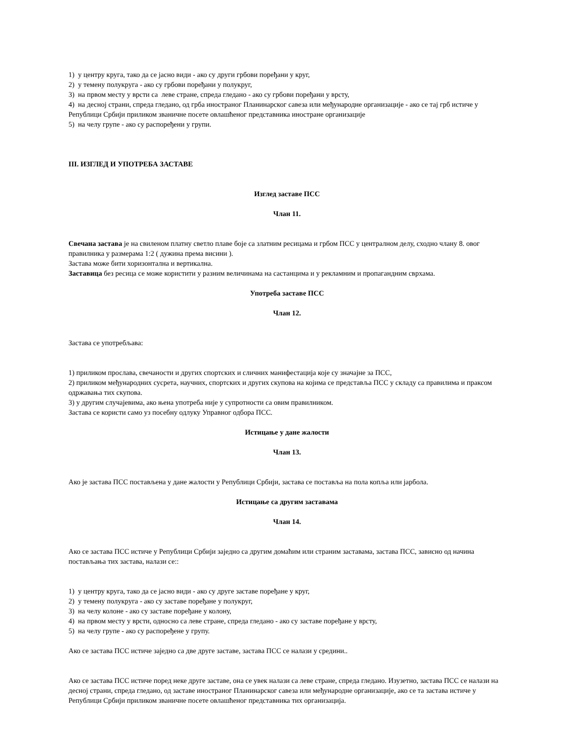1) у центру круга, тако да се јасно види - ако су други грбови поређани у круг,
2) у темену полукруга - ако су грбови поређани у полукруг,
3) на првом месту у врсти са леве стране, спреда гледано - ако су грбови поређани у врсту,
4) на десној страни, спреда гледано, од грба иностраног Планинарског савеза или међународне организације - ако се тај грб истиче у Републици Србији приликом званичне посете овлашћеног представника иностране организације
5) на челу групе - ако су распоређени у групи.
III. ИЗГЛЕД И УПОТРЕБА ЗАСТАВЕ
Изглед заставе ПСС
Члан 11.
Свечана застава је на свиленом платну светло плаве боје са златним ресицама и грбом ПСС у централном делу, сходно члану 8. овог правилника у размерама 1:2 ( дужина према висини ).
Застава може бити хоризонтална и вертикална.
Заставица без ресица се може користити у разним величинама на састанцима и у рекламним и пропагандним сврхама.
Употреба заставе ПСС
Члан 12.
Застава се употребљава:
1) приликом прослава, свечаности и других спортских и сличних манифестација које су значајне за ПСС,
2) приликом међународних сусрета, научних, спортских и других скупова на којима се представља ПСС у складу са правилима и праксом одржавања тих скупова.
3) у другим случајевима, ако њена употреба није у супротности са овим правилником.
Застава се користи само уз посебну одлуку Управног одбора ПСС.
Истицање у дане жалости
Члан 13.
Ако је застава ПСС постављена у дане жалости у Републици Србији, застава се поставља на пола копља или јарбола.
Истицање са другим заставама
Члан 14.
Ако се застава ПСС истиче у Републици Србији заједно са другим домаћим или страним заставама, застава ПСС, зависно од начина постављања тих застава, налази се::
1) у центру круга, тако да се јасно види - ако су друге заставе поређане у круг,
2) у темену полукруга - ако су заставе поређане у полукруг,
3) на челу колоне - ако су заставе поређане у колону,
4) на првом месту у врсти, односно са леве стране, спреда гледано - ако су заставе поређане у врсту,
5) на челу групе - ако су распоређене у групу.
Ако се застава ПСС истиче заједно са две друге заставе, застава ПСС се налази у средини..
Ако се застава ПСС истиче поред неке друге заставе, она се увек налази са леве стране, спреда гледано. Изузетно, застава ПСС се налази на десној страни, спреда гледано, од заставе иностраног Планинарског савеза или међународне организације, ако се та застава истиче у Републици Србији приликом званичне посете овлашћеног представника тих организација.